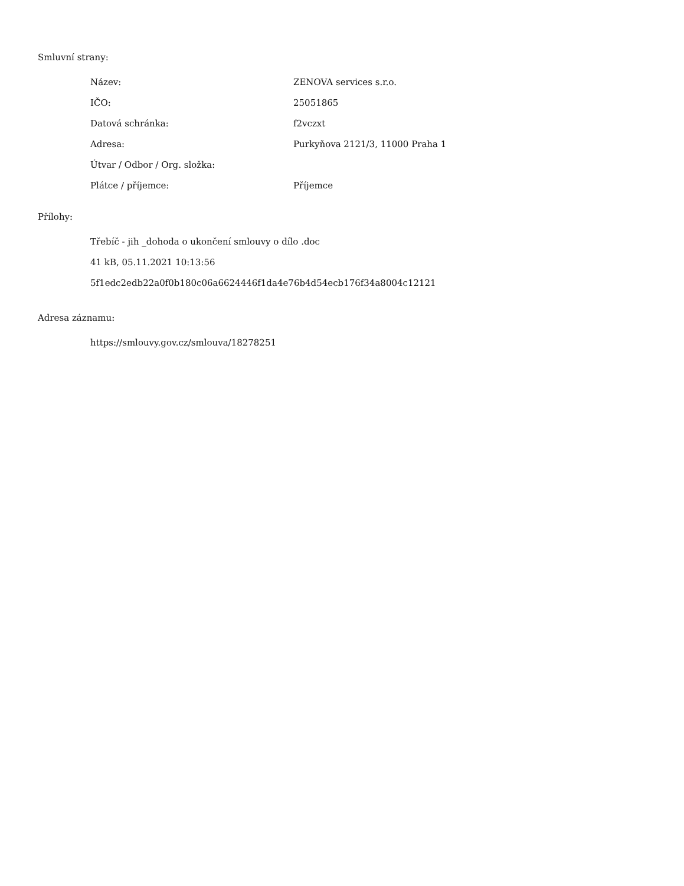Smluvní strany:
| Název: | ZENOVA services s.r.o. |
| IČO: | 25051865 |
| Datová schránka: | f2vczxt |
| Adresa: | Purkyňova 2121/3, 11000 Praha 1 |
| Útvar / Odbor / Org. složka: | |
| Plátce / příjemce: | Příjemce |
Přílohy:
Třebíč - jih _dohoda o ukončení smlouvy o dílo .doc
41 kB, 05.11.2021 10:13:56
5f1edc2edb22a0f0b180c06a6624446f1da4e76b4d54ecb176f34a8004c12121
Adresa záznamu:
https://smlouvy.gov.cz/smlouva/18278251